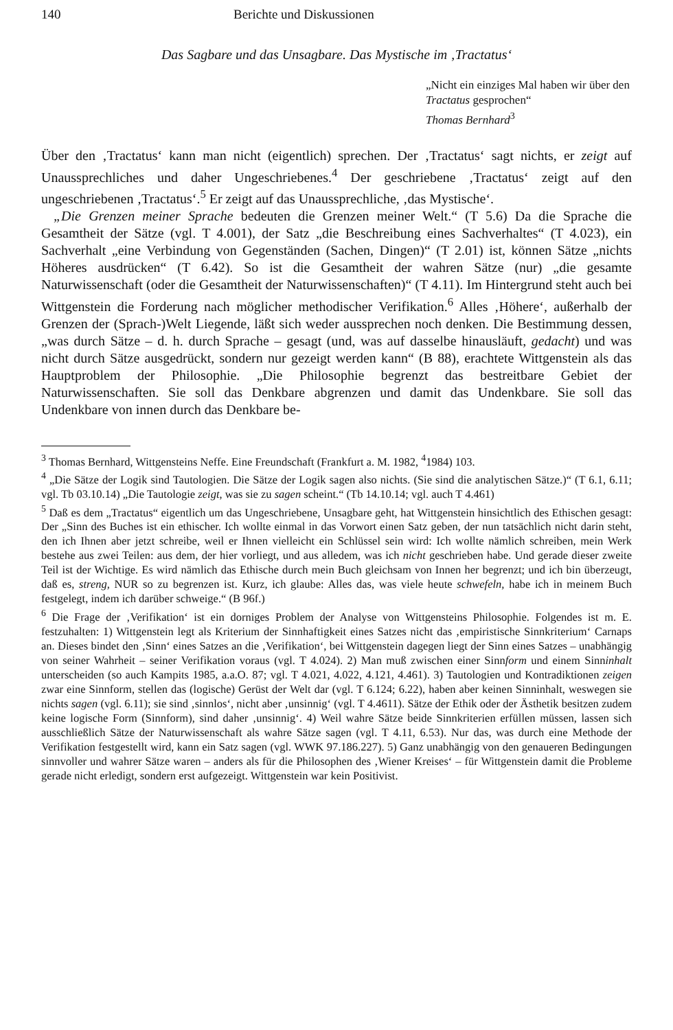140 Berichte und Diskussionen
Das Sagbare und das Unsagbare. Das Mystische im ‚Tractatus‘
„Nicht ein einziges Mal haben wir über den Tractatus gesprochen“
Thomas Bernhard<sup>3</sup>
Über den ‚Tractatus‘ kann man nicht (eigentlich) sprechen. Der ‚Tractatus‘ sagt nichts, er zeigt auf Unaussprechliches und daher Ungeschriebenes.<sup>4</sup> Der geschriebene ‚Tractatus‘ zeigt auf den ungeschriebenen ‚Tractatus‘.<sup>5</sup> Er zeigt auf das Unaussprechliche, ‚das Mystische‘.
„Die Grenzen meiner Sprache bedeuten die Grenzen meiner Welt.“ (T 5.6) Da die Sprache die Gesamtheit der Sätze (vgl. T 4.001), der Satz „die Beschreibung eines Sachverhaltes“ (T 4.023), ein Sachverhalt „eine Verbindung von Gegenständen (Sachen, Dingen)“ (T 2.01) ist, können Sätze „nichts Höheres ausdrücken“ (T 6.42). So ist die Gesamtheit der wahren Sätze (nur) „die gesamte Naturwissenschaft (oder die Gesamtheit der Naturwissenschaften)“ (T 4.11). Im Hintergrund steht auch bei Wittgenstein die Forderung nach möglicher methodischer Verifikation.<sup>6</sup> Alles ‚Höhere‘, außerhalb der Grenzen der (Sprach-)Welt Liegende, läßt sich weder aussprechen noch denken. Die Bestimmung dessen, „was durch Sätze – d. h. durch Sprache – gesagt (und, was auf dasselbe hinausläuft, gedacht) und was nicht durch Sätze ausgedrückt, sondern nur gezeigt werden kann“ (B 88), erachtete Wittgenstein als das Hauptproblem der Philosophie. „Die Philosophie begrenzt das bestreitbare Gebiet der Naturwissenschaften. Sie soll das Denkbare abgrenzen und damit das Undenkbare. Sie soll das Undenkbare von innen durch das Denkbare be-
<sup>3</sup> Thomas Bernhard, Wittgensteins Neffe. Eine Freundschaft (Frankfurt a. M. 1982, <sup>4</sup>1984) 103.
<sup>4</sup> „Die Sätze der Logik sind Tautologien. Die Sätze der Logik sagen also nichts. (Sie sind die analytischen Sätze.)“ (T 6.1, 6.11; vgl. Tb 03.10.14) „Die Tautologie zeigt, was sie zu sagen scheint.“ (Tb 14.10.14; vgl. auch T 4.461)
<sup>5</sup> Daß es dem „Tractatus“ eigentlich um das Ungeschriebene, Unsagbare geht, hat Wittgenstein hinsichtlich des Ethischen gesagt: Der „Sinn des Buches ist ein ethischer. Ich wollte einmal in das Vorwort einen Satz geben, der nun tatsächlich nicht darin steht, den ich Ihnen aber jetzt schreibe, weil er Ihnen vielleicht ein Schlüssel sein wird: Ich wollte nämlich schreiben, mein Werk bestehe aus zwei Teilen: aus dem, der hier vorliegt, und aus alledem, was ich nicht geschrieben habe. Und gerade dieser zweite Teil ist der Wichtige. Es wird nämlich das Ethische durch mein Buch gleichsam von Innen her begrenzt; und ich bin überzeugt, daß es, streng, NUR so zu begrenzen ist. Kurz, ich glaube: Alles das, was viele heute schwefeln, habe ich in meinem Buch festgelegt, indem ich darüber schweige.“ (B 96f.)
<sup>6</sup> Die Frage der ‚Verifikation‘ ist ein dorniges Problem der Analyse von Wittgensteins Philosophie. Folgendes ist m. E. festzuhalten: 1) Wittgenstein legt als Kriterium der Sinnhaftigkeit eines Satzes nicht das ‚empiristische Sinnkriterium‘ Carnaps an. Dieses bindet den ‚Sinn‘ eines Satzes an die ‚Verifikation‘, bei Wittgenstein dagegen liegt der Sinn eines Satzes – unabhängig von seiner Wahrheit – seiner Verifikation voraus (vgl. T 4.024). 2) Man muß zwischen einer Sinnform und einem Sinninhalt unterscheiden (so auch Kampits 1985, a.a.O. 87; vgl. T 4.021, 4.022, 4.121, 4.461). 3) Tautologien und Kontradiktionen zeigen zwar eine Sinnform, stellen das (logische) Gerüst der Welt dar (vgl. T 6.124; 6.22), haben aber keinen Sinninhalt, weswegen sie nichts sagen (vgl. 6.11); sie sind ‚sinnlos‘, nicht aber ‚unsinnig‘ (vgl. T 4.4611). Sätze der Ethik oder der Ästhetik besitzen zudem keine logische Form (Sinnform), sind daher ‚unsinnig‘. 4) Weil wahre Sätze beide Sinnkriterien erfüllen müssen, lassen sich ausschließlich Sätze der Naturwissenschaft als wahre Sätze sagen (vgl. T 4.11, 6.53). Nur das, was durch eine Methode der Verifikation festgestellt wird, kann ein Satz sagen (vgl. WWK 97.186.227). 5) Ganz unabhängig von den genaueren Bedingungen sinnvoller und wahrer Sätze waren – anders als für die Philosophen des ‚Wiener Kreises‘ – für Wittgenstein damit die Probleme gerade nicht erledigt, sondern erst aufgezeigt. Wittgenstein war kein Positivist.